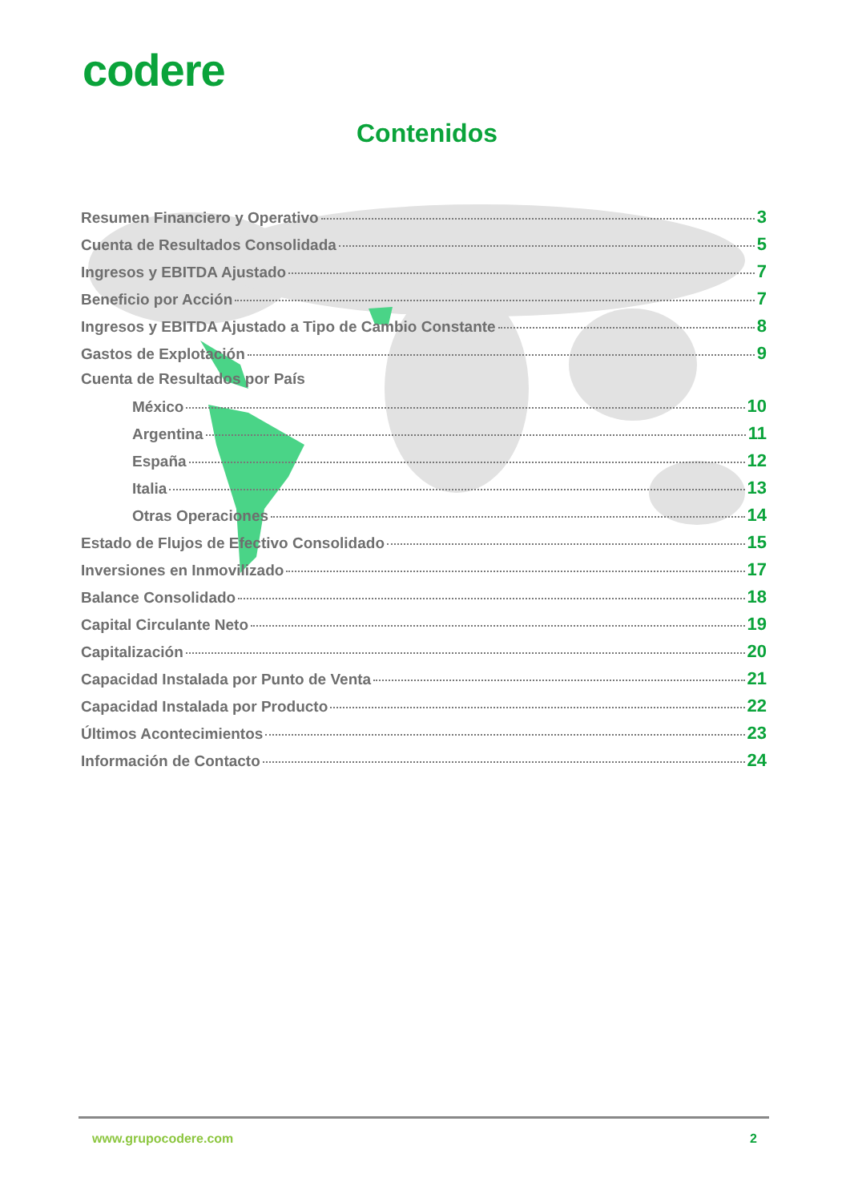codere
Contenidos
Resumen Financiero y Operativo 3
Cuenta de Resultados Consolidada 5
Ingresos y EBITDA Ajustado 7
Beneficio por Acción 7
Ingresos y EBITDA Ajustado a Tipo de Cambio Constante 8
Gastos de Explotación 9
Cuenta de Resultados por País
México 10
Argentina 11
España 12
Italia 13
Otras Operaciones 14
Estado de Flujos de Efectivo Consolidado 15
Inversiones en Inmovilizado 17
Balance Consolidado 18
Capital Circulante Neto 19
Capitalización 20
Capacidad Instalada por Punto de Venta 21
Capacidad Instalada por Producto 22
Últimos Acontecimientos 23
Información de Contacto 24
www.grupocodere.com 2